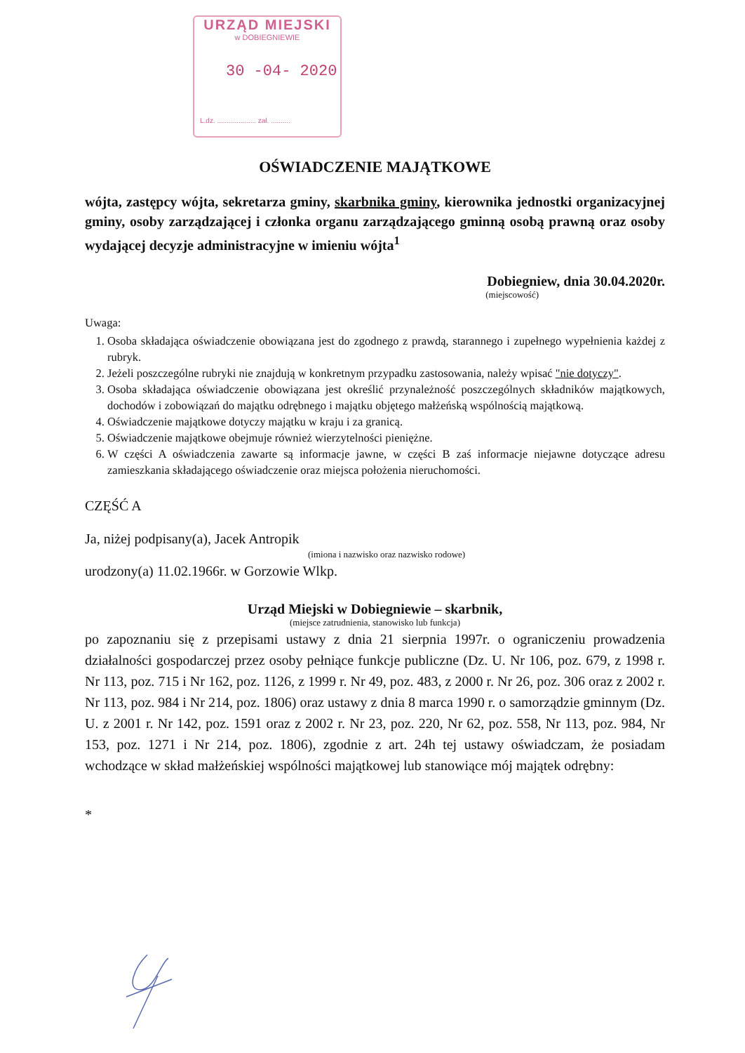URZĄD MIEJSKI
w DOBIEGNIEWIE
30 -04- 2020
L.dz. .................... zał. ..........
OŚWIADCZENIE MAJĄTKOWE
wójta, zastępcy wójta, sekretarza gminy, skarbnika gminy, kierownika jednostki organizacyjnej gminy, osoby zarządzającej i członka organu zarządzającego gminną osobą prawną oraz osoby wydającej decyzje administracyjne w imieniu wójta<sup>1</sup>
Dobiegniew, dnia 30.04.2020r.
(miejscowość)
Uwaga:
1. Osoba składająca oświadczenie obowiązana jest do zgodnego z prawdą, starannego i zupełnego wypełnienia każdej z rubryk.
2. Jeżeli poszczególne rubryki nie znajdują w konkretnym przypadku zastosowania, należy wpisać "nie dotyczy".
3. Osoba składająca oświadczenie obowiązana jest określić przynależność poszczególnych składników majątkowych, dochodów i zobowiązań do majątku odrębnego i majątku objętego małżeńską wspólnością majątkową.
4. Oświadczenie majątkowe dotyczy majątku w kraju i za granicą.
5. Oświadczenie majątkowe obejmuje również wierzytelności pieniężne.
6. W części A oświadczenia zawarte są informacje jawne, w części B zaś informacje niejawne dotyczące adresu zamieszkania składającego oświadczenie oraz miejsca położenia nieruchomości.
CZĘŚĆ A
Ja, niżej podpisany(a), Jacek Antropik
(imiona i nazwisko oraz nazwisko rodowe)
urodzony(a) 11.02.1966r. w Gorzowie Wlkp.
Urząd Miejski w Dobiegniewie – skarbnik,
(miejsce zatrudnienia, stanowisko lub funkcja)
po zapoznaniu się z przepisami ustawy z dnia 21 sierpnia 1997r. o ograniczeniu prowadzenia działalności gospodarczej przez osoby pełniące funkcje publiczne (Dz. U. Nr 106, poz. 679, z 1998 r. Nr 113, poz. 715 i Nr 162, poz. 1126, z 1999 r. Nr 49, poz. 483, z 2000 r. Nr 26, poz. 306 oraz z 2002 r. Nr 113, poz. 984 i Nr 214, poz. 1806) oraz ustawy z dnia 8 marca 1990 r. o samorządzie gminnym (Dz. U. z 2001 r. Nr 142, poz. 1591 oraz z 2002 r. Nr 23, poz. 220, Nr 62, poz. 558, Nr 113, poz. 984, Nr 153, poz. 1271 i Nr 214, poz. 1806), zgodnie z art. 24h tej ustawy oświadczam, że posiadam wchodzące w skład małżeńskiej wspólności majątkowej lub stanowiące mój majątek odrębny:
*